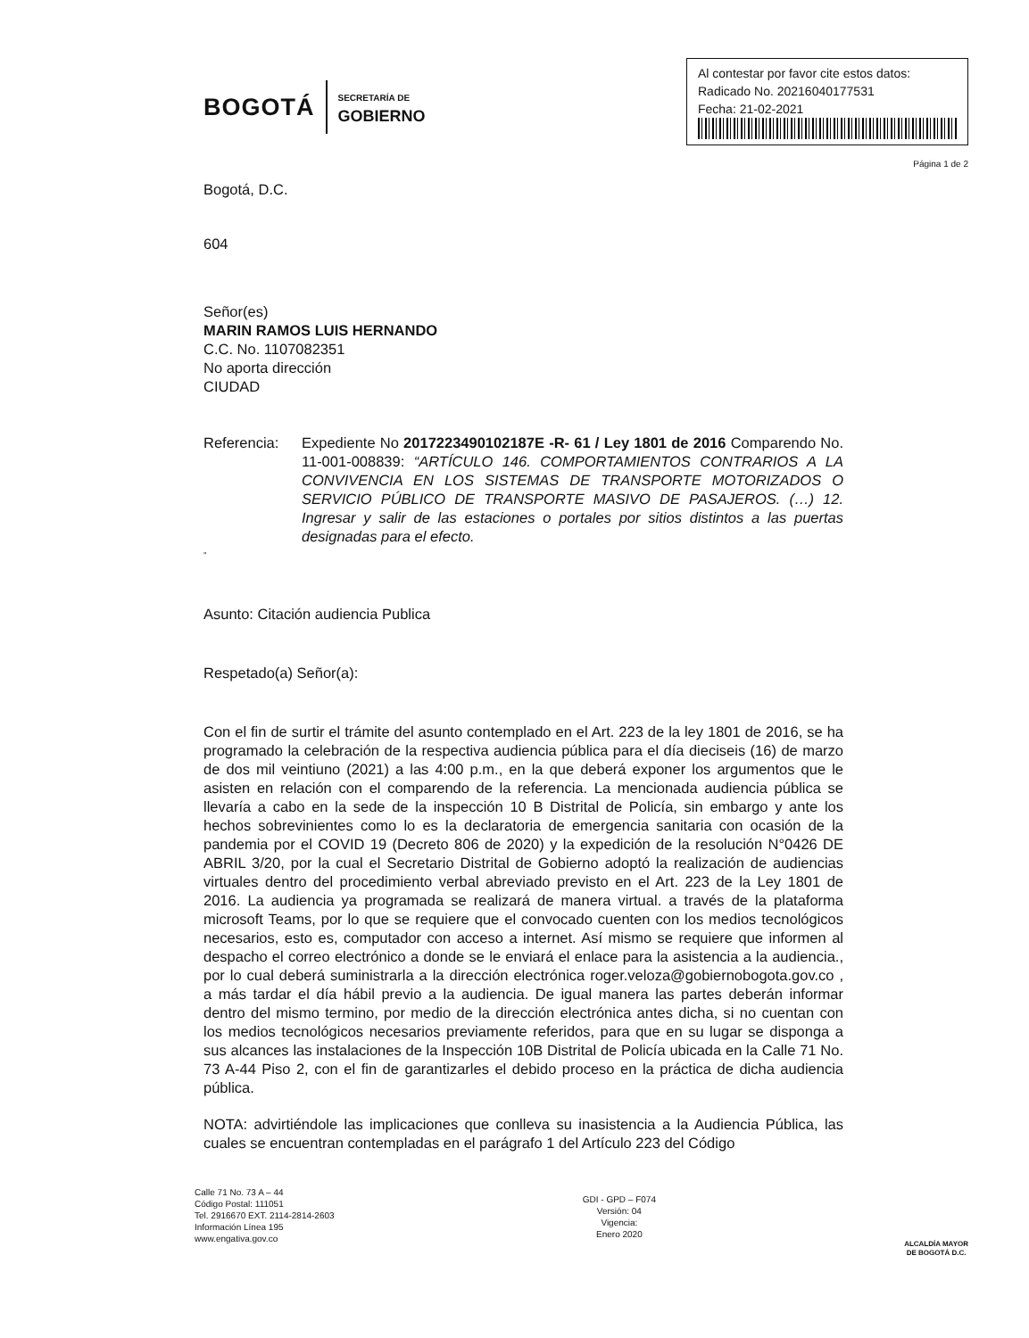BOGOTÁ SECRETARÍA DE
GOBIERNO
Al contestar por favor cite estos datos:
Radicado No. 20216040177531
Fecha: 21-02-2021
Página 1 de 2
Bogotá, D.C.
604
Señor(es)
MARIN RAMOS LUIS HERNANDO
C.C. No. 1107082351
No aporta dirección
CIUDAD
Referencia: Expediente No 2017223490102187E -R- 61 / Ley 1801 de 2016 Comparendo No. 11-001-008839: “ARTÍCULO 146. COMPORTAMIENTOS CONTRARIOS A LA CONVIVENCIA EN LOS SISTEMAS DE TRANSPORTE MOTORIZADOS O SERVICIO PÚBLICO DE TRANSPORTE MASIVO DE PASAJEROS. (…) 12. Ingresar y salir de las estaciones o portales por sitios distintos a las puertas designadas para el efecto.
”
Asunto: Citación audiencia Publica
Respetado(a) Señor(a):
Con el fin de surtir el trámite del asunto contemplado en el Art. 223 de la ley 1801 de 2016, se ha programado la celebración de la respectiva audiencia pública para el día dieciseis (16) de marzo de dos mil veintiuno (2021) a las 4:00 p.m., en la que deberá exponer los argumentos que le asisten en relación con el comparendo de la referencia. La mencionada audiencia pública se llevaría a cabo en la sede de la inspección 10 B Distrital de Policía, sin embargo y ante los hechos sobrevinientes como lo es la declaratoria de emergencia sanitaria con ocasión de la pandemia por el COVID 19 (Decreto 806 de 2020) y la expedición de la resolución N°0426 DE ABRIL 3/20, por la cual el Secretario Distrital de Gobierno adoptó la realización de audiencias virtuales dentro del procedimiento verbal abreviado previsto en el Art. 223 de la Ley 1801 de 2016. La audiencia ya programada se realizará de manera virtual. a través de la plataforma microsoft Teams, por lo que se requiere que el convocado cuenten con los medios tecnológicos necesarios, esto es, computador con acceso a internet. Así mismo se requiere que informen al despacho el correo electrónico a donde se le enviará el enlace para la asistencia a la audiencia., por lo cual deberá suministrarla a la dirección electrónica roger.veloza@gobiernobogota.gov.co , a más tardar el día hábil previo a la audiencia. De igual manera las partes deberán informar dentro del mismo termino, por medio de la dirección electrónica antes dicha, si no cuentan con los medios tecnológicos necesarios previamente referidos, para que en su lugar se disponga a sus alcances las instalaciones de la Inspección 10B Distrital de Policía ubicada en la Calle 71 No. 73 A-44 Piso 2, con el fin de garantizarles el debido proceso en la práctica de dicha audiencia pública.
NOTA: advirtiéndole las implicaciones que conlleva su inasistencia a la Audiencia Pública, las cuales se encuentran contempladas en el parágrafo 1 del Artículo 223 del Código
Calle 71 No. 73 A – 44
Código Postal: 111051
Tel. 2916670 EXT. 2114-2814-2603
Información Línea 195
www.engativa.gov.co
GDI - GPD – F074
Versión: 04
Vigencia:
Enero 2020
ALCALDÍA MAYOR
DE BOGOTÁ D.C.